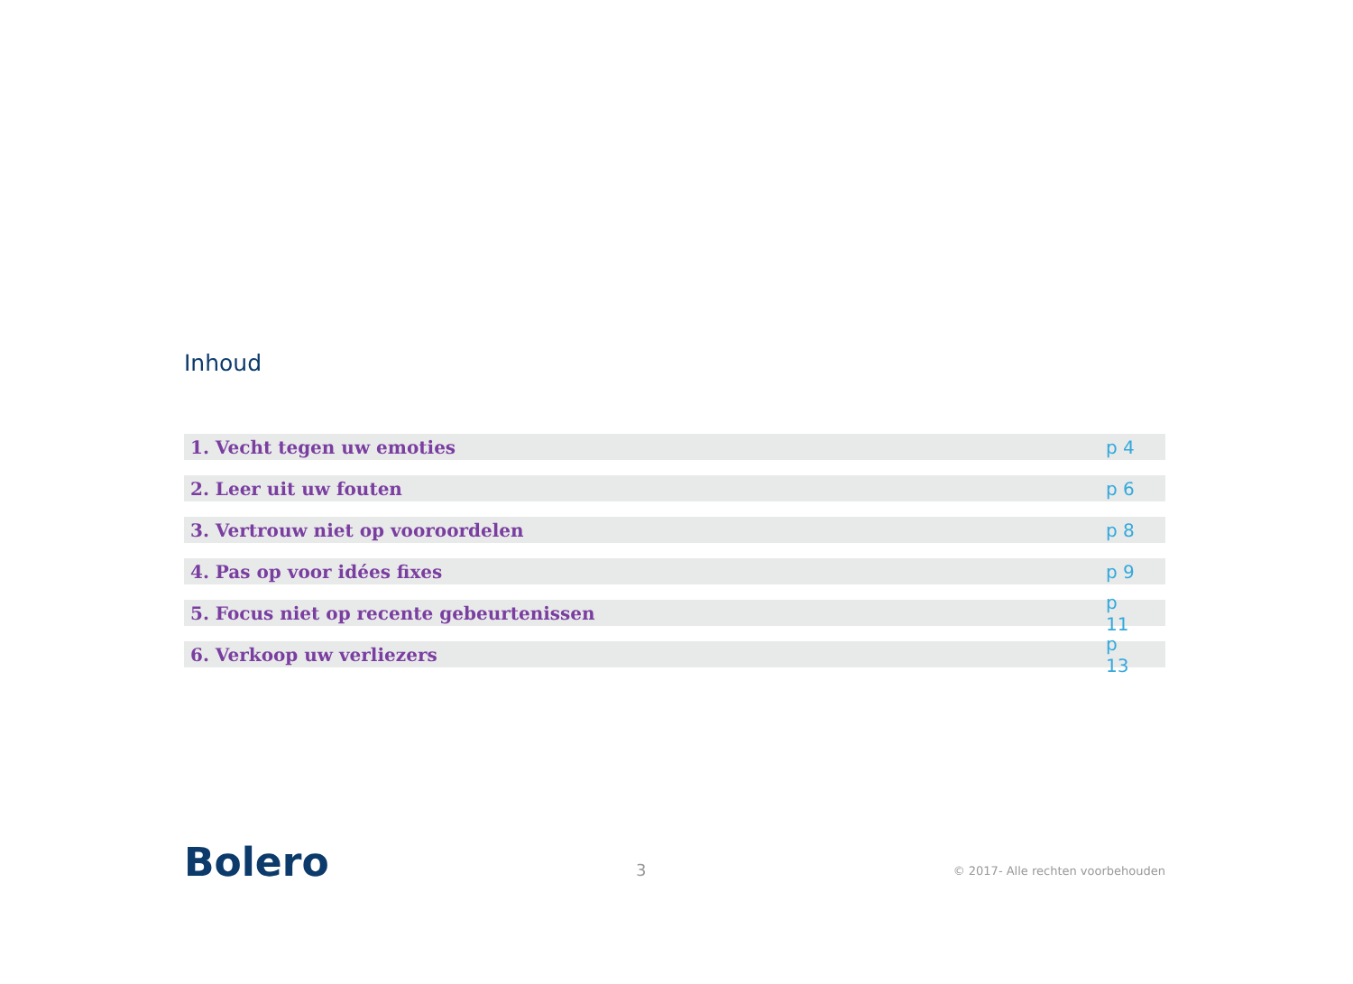Inhoud
1. Vecht tegen uw emoties p 4
2. Leer uit uw fouten p 6
3. Vertrouw niet op vooroordelen p 8
4. Pas op voor idées fixes p 9
5. Focus niet op recente gebeurtenissen p 11
6. Verkoop uw verliezers p 13
Bolero 3 © 2017- Alle rechten voorbehouden